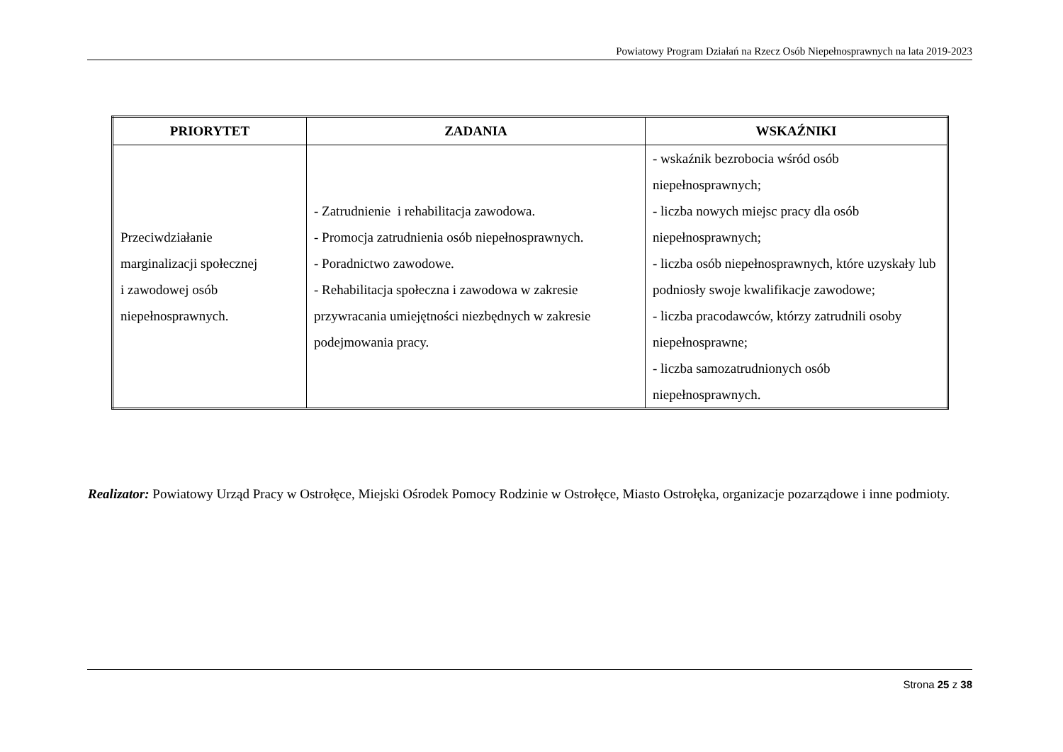Powiatowy Program Działań na Rzecz Osób Niepełnosprawnych na lata 2019-2023
| PRIORYTET | ZADANIA | WSKAŹNIKI |
| --- | --- | --- |
| Przeciwdziałanie marginalizacji społecznej i zawodowej osób niepełnosprawnych. | - Zatrudnienie i rehabilitacja zawodowa. - Promocja zatrudnienia osób niepełnosprawnych. - Poradnictwo zawodowe. - Rehabilitacja społeczna i zawodowa w zakresie przywracania umiejętności niezbędnych w zakresie podejmowania pracy. | - wskaźnik bezrobocia wśród osób niepełnosprawnych; - liczba nowych miejsc pracy dla osób niepełnosprawnych; - liczba osób niepełnosprawnych, które uzyskały lub podniosły swoje kwalifikacje zawodowe; - liczba pracodawców, którzy zatrudnili osoby niepełnosprawne; - liczba samozatrudnionych osób niepełnosprawnych. |
Realizator: Powiatowy Urząd Pracy w Ostrołęce, Miejski Ośrodek Pomocy Rodzinie w Ostrołęce, Miasto Ostrołęka, organizacje pozarządowe i inne podmioty.
Strona 25 z 38